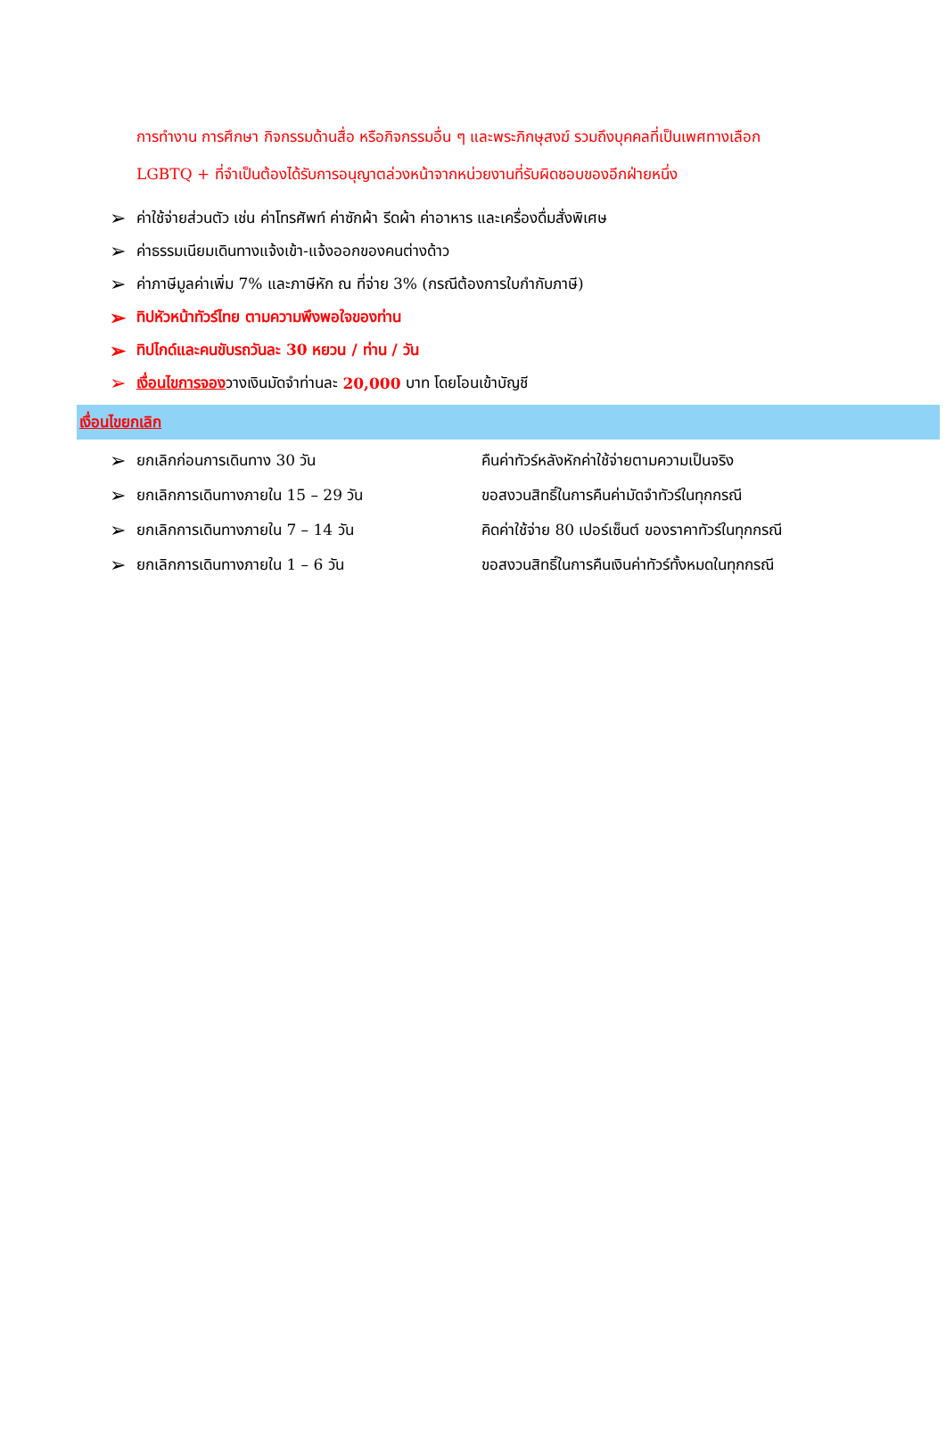การทำงาน การศึกษา กิจกรรมด้านสื่อ หรือกิจกรรมอื่น ๆ และพระภิกษุสงฆ์ รวมถึงบุคคลที่เป็นเพศทางเลือก
LGBTQ + ที่จำเป็นต้องได้รับการอนุญาตล่วงหน้าจากหน่วยงานที่รับผิดชอบของอีกฝ่ายหนึ่ง
➢ ค่าใช้จ่ายส่วนตัว เช่น ค่าโทรศัพท์ ค่าซักผ้า รีดผ้า ค่าอาหาร และเครื่องดื่มสั่งพิเศษ
➢ ค่าธรรมเนียมเดินทางแจ้งเข้า-แจ้งออกของคนต่างด้าว
➢ ค่าภาษีมูลค่าเพิ่ม 7% และภาษีหัก ณ ที่จ่าย 3% (กรณีต้องการใบกำกับภาษี)
➢ ทิปหัวหน้าทัวร์ไทย ตามความพึงพอใจของท่าน
➢ ทิปไกด์และคนขับรถวันละ 30 หยวน / ท่าน / วัน
➢ เงื่อนไขการจอง วางเงินมัดจำท่านละ 20,000 บาท โดยโอนเข้าบัญชี
เงื่อนไขยกเลิก
➢ ยกเลิกก่อนการเดินทาง 30 วัน คืนค่าทัวร์หลังหักค่าใช้จ่ายตามความเป็นจริง
➢ ยกเลิกการเดินทางภายใน 15 – 29 วัน ขอสงวนสิทธิ์ในการคืนค่ามัดจำทัวร์ในทุกกรณี
➢ ยกเลิกการเดินทางภายใน 7 – 14 วัน คิดค่าใช้จ่าย 80 เปอร์เซ็นต์ ของราคาทัวร์ในทุกกรณี
➢ ยกเลิกการเดินทางภายใน 1 – 6 วัน ขอสงวนสิทธิ์ในการคืนเงินค่าทัวร์ทั้งหมดในทุกกรณี